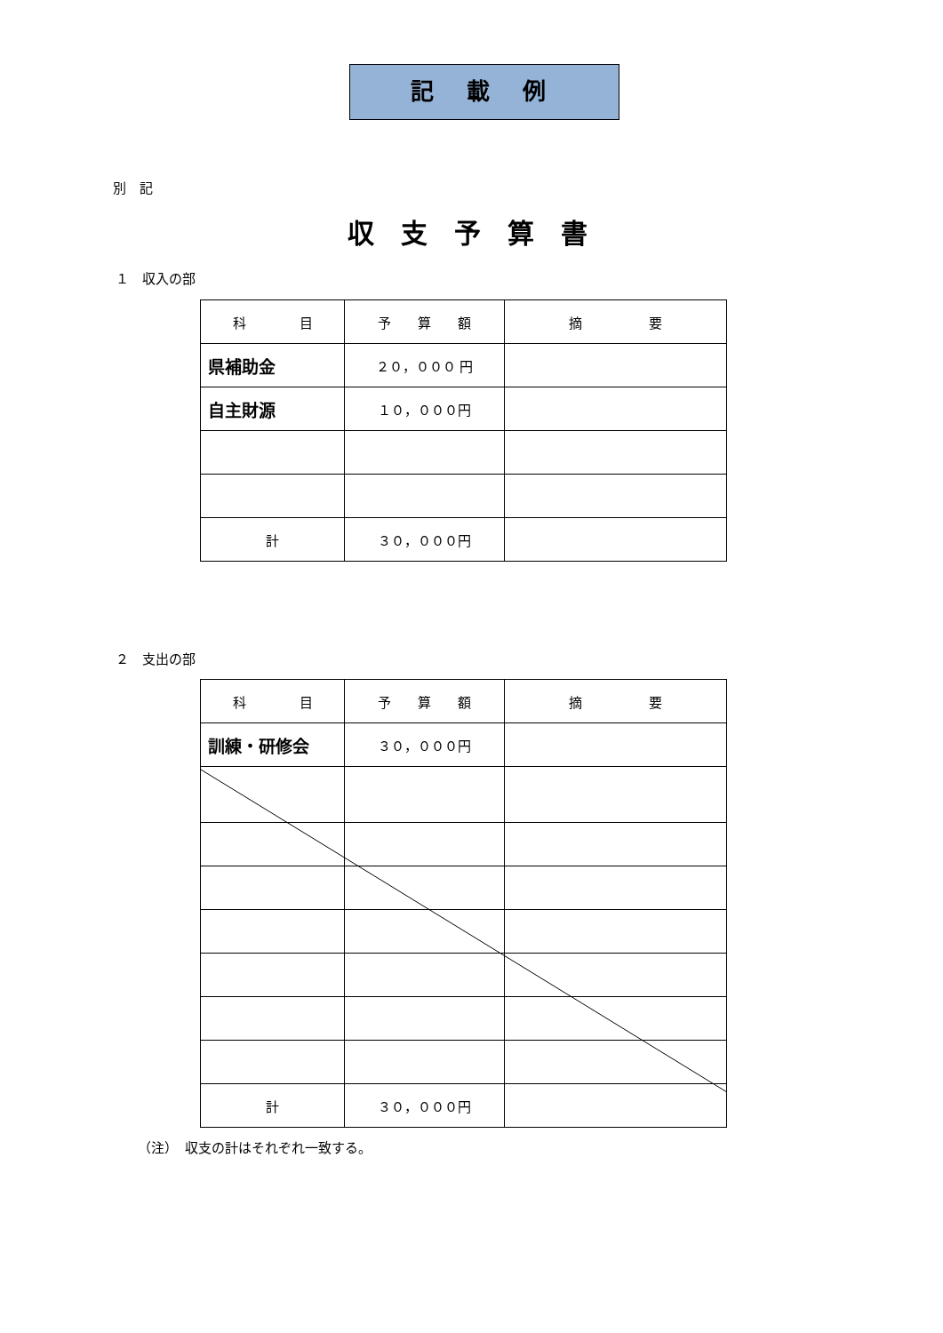記 載 例
別　記
収支予算書
１　収入の部
| 科 目 | 予 算 額 | 摘 要 |
| 県補助金 | ２０，０００ 円 | |
| 自主財源 | １０，０００円 | |
| 計 | ３０，０００円 | |
２　支出の部
| 科 目 | 予 算 額 | 摘 要 |
| 訓練・研修会 | ３０，０００円 | |
| 計 | ３０，０００円 | |
（注）　収支の計はそれぞれ一致する。